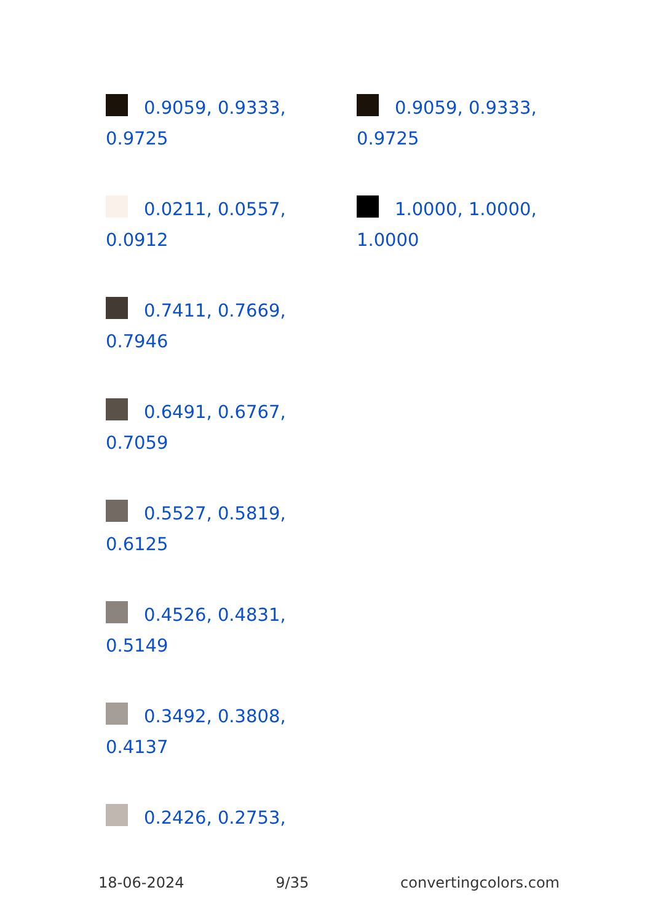0.9059, 0.9333, 0.9725
0.0211, 0.0557, 0.0912
0.7411, 0.7669, 0.7946
0.6491, 0.6767, 0.7059
0.5527, 0.5819, 0.6125
0.4526, 0.4831, 0.5149
0.3492, 0.3808, 0.4137
0.2426, 0.2753,
0.9059, 0.9333, 0.9725
1.0000, 1.0000, 1.0000
18-06-2024 9/35 convertingcolors.com